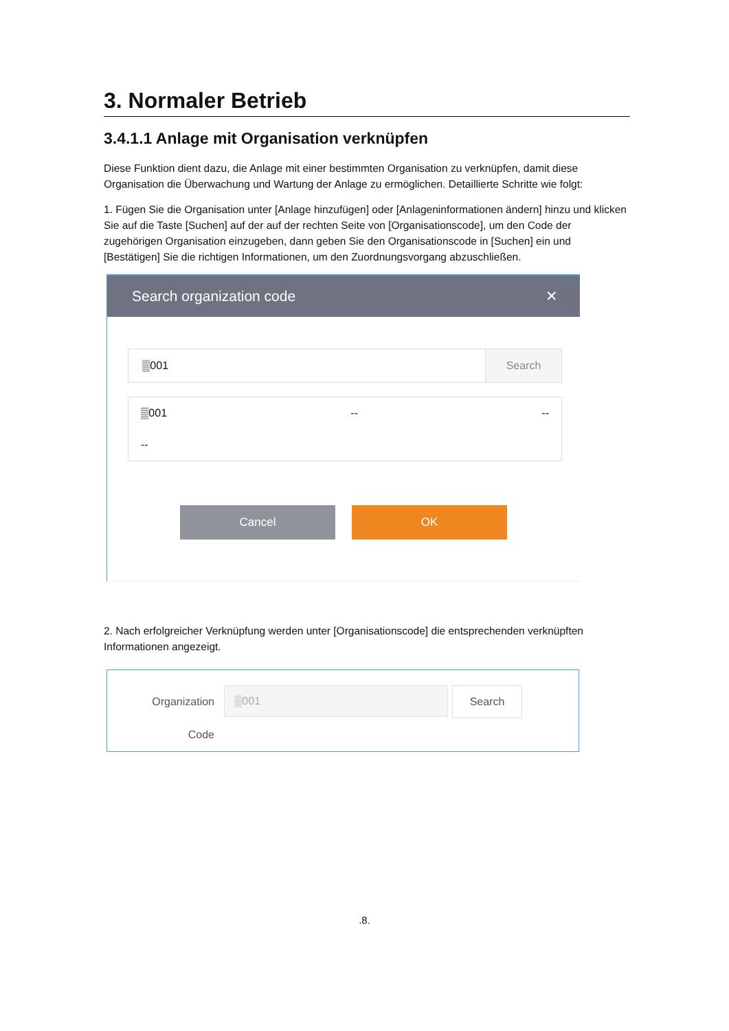3. Normaler Betrieb
3.4.1.1 Anlage mit Organisation verknüpfen
Diese Funktion dient dazu, die Anlage mit einer bestimmten Organisation zu verknüpfen, damit diese Organisation die Überwachung und Wartung der Anlage zu ermöglichen. Detaillierte Schritte wie folgt:
1. Fügen Sie die Organisation unter [Anlage hinzufügen] oder [Anlageninformationen ändern] hinzu und klicken Sie auf die Taste [Suchen] auf der auf der rechten Seite von [Organisationscode], um den Code der zugehörigen Organisation einzugeben, dann geben Sie den Organisationscode in [Suchen] ein und [Bestätigen] Sie die richtigen Informationen, um den Zuordnungsvorgang abzuschließen.
Search organization code ✕
▒001 Search
▒001 -- --
--
Cancel OK
2. Nach erfolgreicher Verknüpfung werden unter [Organisationscode] die entsprechenden verknüpften Informationen angezeigt.
Organization
Code
▒001 Search
.8.